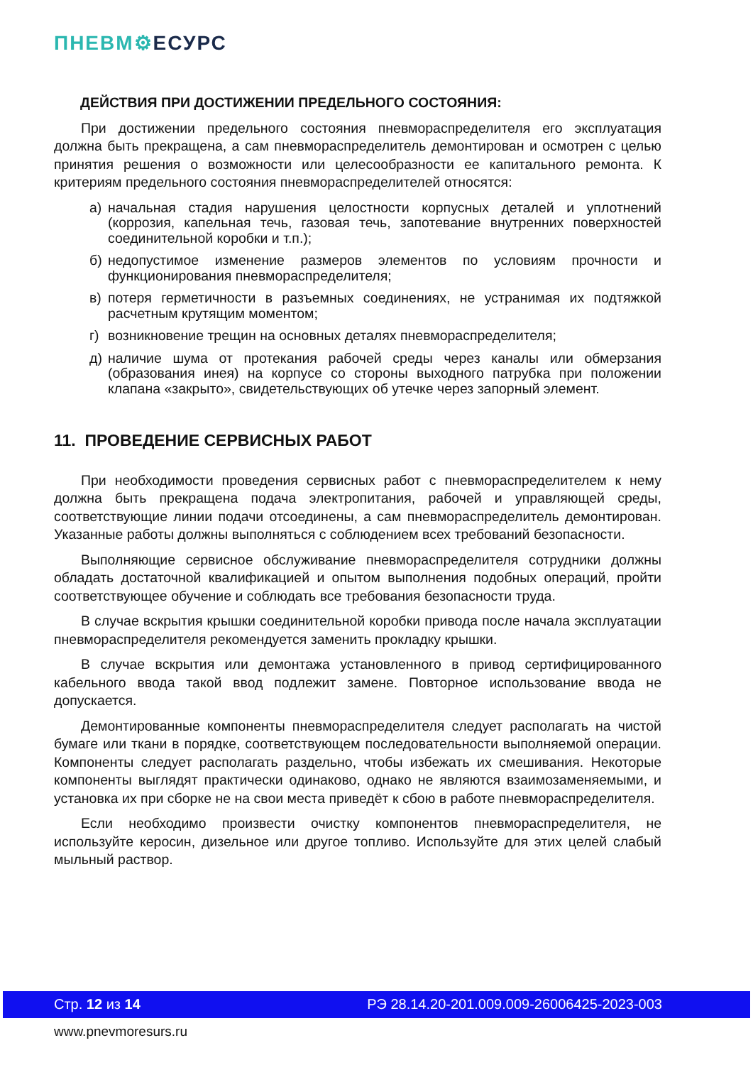ПНЕВМ⚙ЕСУРС
ДЕЙСТВИЯ ПРИ ДОСТИЖЕНИИ ПРЕДЕЛЬНОГО СОСТОЯНИЯ:
При достижении предельного состояния пневмораспределителя его эксплуатация должна быть прекращена, а сам пневмораспределитель демонтирован и осмотрен с целью принятия решения о возможности или целесообразности ее капитального ремонта. К критериям предельного состояния пневмораспределителей относятся:
а) начальная стадия нарушения целостности корпусных деталей и уплотнений (коррозия, капельная течь, газовая течь, запотевание внутренних поверхностей соединительной коробки и т.п.);
б) недопустимое изменение размеров элементов по условиям прочности и функционирования пневмораспределителя;
в) потеря герметичности в разъемных соединениях, не устранимая их подтяжкой расчетным крутящим моментом;
г) возникновение трещин на основных деталях пневмораспределителя;
д) наличие шума от протекания рабочей среды через каналы или обмерзания (образования инея) на корпусе со стороны выходного патрубка при положении клапана «закрыто», свидетельствующих об утечке через запорный элемент.
11. ПРОВЕДЕНИЕ СЕРВИСНЫХ РАБОТ
При необходимости проведения сервисных работ с пневмораспределителем к нему должна быть прекращена подача электропитания, рабочей и управляющей среды, соответствующие линии подачи отсоединены, а сам пневмораспределитель демонтирован. Указанные работы должны выполняться с соблюдением всех требований безопасности.
Выполняющие сервисное обслуживание пневмораспределителя сотрудники должны обладать достаточной квалификацией и опытом выполнения подобных операций, пройти соответствующее обучение и соблюдать все требования безопасности труда.
В случае вскрытия крышки соединительной коробки привода после начала эксплуатации пневмораспределителя рекомендуется заменить прокладку крышки.
В случае вскрытия или демонтажа установленного в привод сертифицированного кабельного ввода такой ввод подлежит замене. Повторное использование ввода не допускается.
Демонтированные компоненты пневмораспределителя следует располагать на чистой бумаге или ткани в порядке, соответствующем последовательности выполняемой операции. Компоненты следует располагать раздельно, чтобы избежать их смешивания. Некоторые компоненты выглядят практически одинаково, однако не являются взаимозаменяемыми, и установка их при сборке не на свои места приведёт к сбою в работе пневмораспределителя.
Если необходимо произвести очистку компонентов пневмораспределителя, не используйте керосин, дизельное или другое топливо. Используйте для этих целей слабый мыльный раствор.
Стр. 12 из 14 РЭ 28.14.20-201.009.009-26006425-2023-003
www.pnevmoresurs.ru